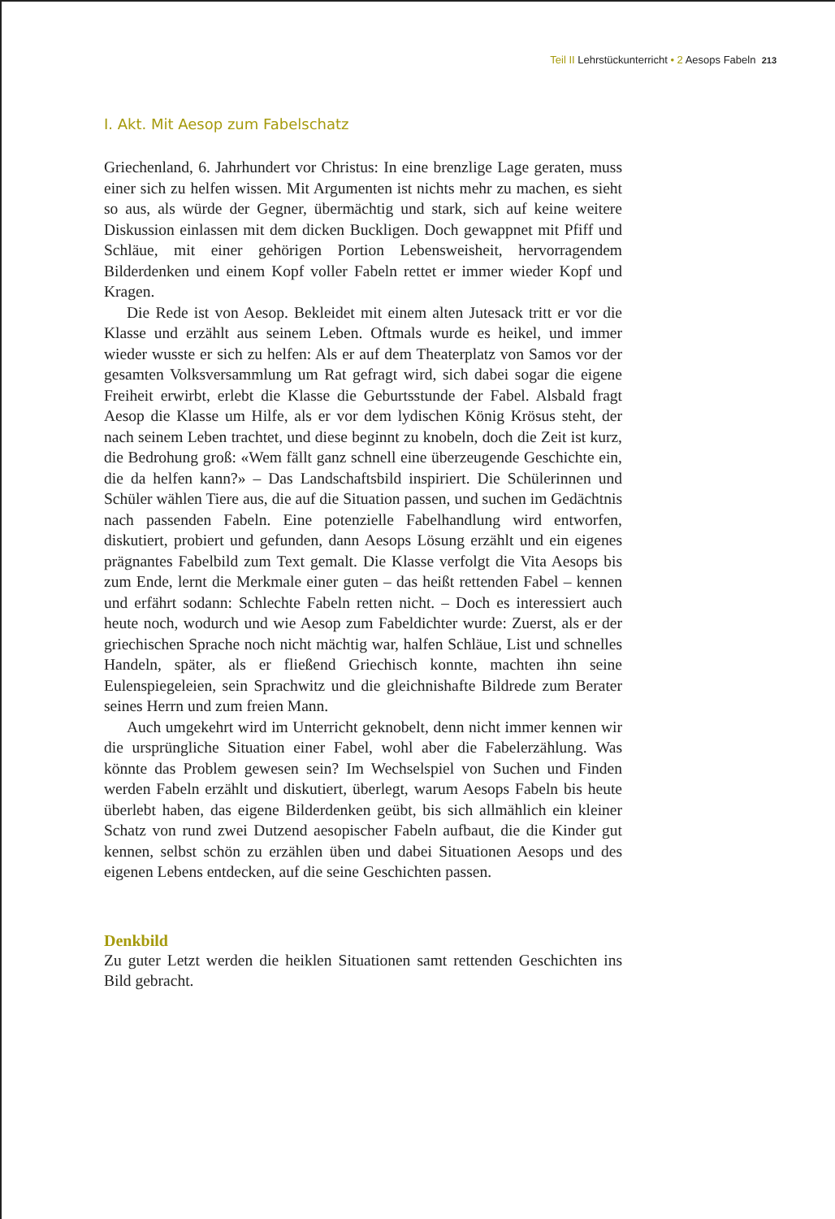Teil II Lehrstückunterricht • 2 Aesops Fabeln 213
I. Akt. Mit Aesop zum Fabelschatz
Griechenland, 6. Jahrhundert vor Christus: In eine brenzlige Lage geraten, muss einer sich zu helfen wissen. Mit Argumenten ist nichts mehr zu machen, es sieht so aus, als würde der Gegner, übermächtig und stark, sich auf keine weitere Diskussion einlassen mit dem dicken Buckligen. Doch gewappnet mit Pfiff und Schläue, mit einer gehörigen Portion Lebensweisheit, hervorragendem Bilderdenken und einem Kopf voller Fabeln rettet er immer wieder Kopf und Kragen.
Die Rede ist von Aesop. Bekleidet mit einem alten Jutesack tritt er vor die Klasse und erzählt aus seinem Leben. Oftmals wurde es heikel, und immer wieder wusste er sich zu helfen: Als er auf dem Theaterplatz von Samos vor der gesamten Volksversammlung um Rat gefragt wird, sich dabei sogar die eigene Freiheit erwirbt, erlebt die Klasse die Geburtsstunde der Fabel. Alsbald fragt Aesop die Klasse um Hilfe, als er vor dem lydischen König Krösus steht, der nach seinem Leben trachtet, und diese beginnt zu knobeln, doch die Zeit ist kurz, die Bedrohung groß: «Wem fällt ganz schnell eine überzeugende Geschichte ein, die da helfen kann?» – Das Landschaftsbild inspiriert. Die Schülerinnen und Schüler wählen Tiere aus, die auf die Situation passen, und suchen im Gedächtnis nach passenden Fabeln. Eine potenzielle Fabelhandlung wird entworfen, diskutiert, probiert und gefunden, dann Aesops Lösung erzählt und ein eigenes prägnantes Fabelbild zum Text gemalt. Die Klasse verfolgt die Vita Aesops bis zum Ende, lernt die Merkmale einer guten – das heißt rettenden Fabel – kennen und erfährt sodann: Schlechte Fabeln retten nicht. – Doch es interessiert auch heute noch, wodurch und wie Aesop zum Fabeldichter wurde: Zuerst, als er der griechischen Sprache noch nicht mächtig war, halfen Schläue, List und schnelles Handeln, später, als er fließend Griechisch konnte, machten ihn seine Eulenspiegeleien, sein Sprachwitz und die gleichnishafte Bildrede zum Berater seines Herrn und zum freien Mann.
Auch umgekehrt wird im Unterricht geknobelt, denn nicht immer kennen wir die ursprüngliche Situation einer Fabel, wohl aber die Fabelerzählung. Was könnte das Problem gewesen sein? Im Wechselspiel von Suchen und Finden werden Fabeln erzählt und diskutiert, überlegt, warum Aesops Fabeln bis heute überlebt haben, das eigene Bilderdenken geübt, bis sich allmählich ein kleiner Schatz von rund zwei Dutzend aesopischer Fabeln aufbaut, die die Kinder gut kennen, selbst schön zu erzählen üben und dabei Situationen Aesops und des eigenen Lebens entdecken, auf die seine Geschichten passen.
Denkbild
Zu guter Letzt werden die heiklen Situationen samt rettenden Geschichten ins Bild gebracht.